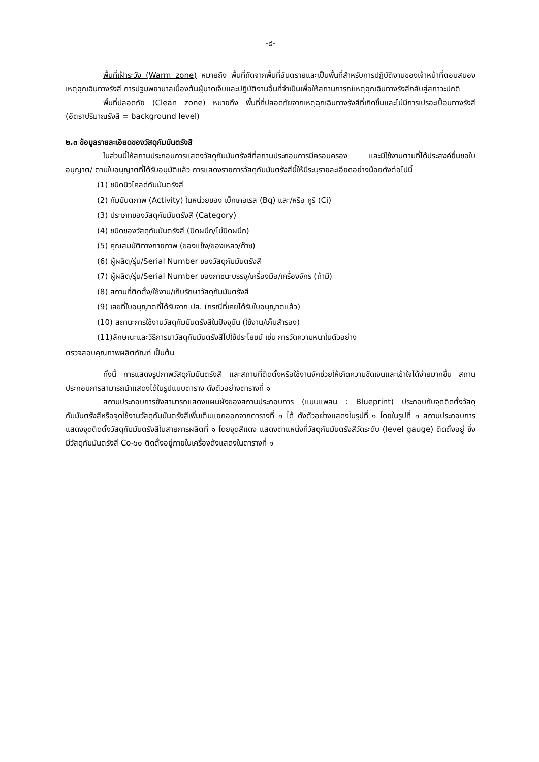-๘-
พื้นที่เฝ้าระวัง (Warm zone) หมายถึง พื้นที่ถัดจากพื้นที่อันตรายและเป็นพื้นที่สำหรับการปฏิบัติงานของเจ้าหน้าที่ตอบสนองเหตุฉุกเฉินทางรังสี การปฐมพยาบาลเบื้องต้นผู้บาดเจ็บและปฏิบัติงานอื่นที่จำเป็นเพื่อให้สถานการณ์เหตุฉุกเฉินทางรังสีกลับสู่สภาวะปกติ
พื้นที่ปลอดภัย (Clean zone) หมายถึง พื้นที่ที่ปลอดภัยจากเหตุฉุกเฉินทางรังสีที่เกิดขึ้นและไม่มีการเปรอะเปื้อนทางรังสี (อัตราปริมาณรังสี = background level)
๒.๓ ข้อมูลรายละเอียดของวัสดุกัมมันตรังสี
ในส่วนนี้ให้สถานประกอบการแสดงวัสดุกัมมันตรังสีที่สถานประกอบการมีครอบครอง และมีใช้งานตามที่ได้ประสงค์ยื่นขอใบอนุญาต/ ตามใบอนุญาตที่ได้รับอนุมัติแล้ว การแสดงรายการวัสดุกัมมันตรังสีนี้ให้มีระบุรายละเอียดอย่างน้อยดังต่อไปนี้
(1) ชนิดนิวไคลด์กัมมันตรังสี
(2) กัมมันตภาพ (Activity) ในหน่วยของ เบ็กเคอเรล (Bq) และ/หรือ คูรี (Ci)
(3) ประเภทของวัสดุกัมมันตรังสี (Category)
(4) ชนิดของวัสดุกัมมันตรังสี (ปิดผนึก/ไม่ปิดผนึก)
(5) คุณสมบัติทางกายภาพ (ของแข็ง/ของเหลว/ก๊าซ)
(6) ผู้ผลิต/รุ่น/Serial Number ของวัสดุกัมมันตรังสี
(7) ผู้ผลิต/รุ่น/Serial Number ของภาชนะบรรจุ/เครื่องมือ/เครื่องจักร (ถ้ามี)
(8) สถานที่ติดตั้ง/ใช้งาน/เก็บรักษาวัสดุกัมมันตรังสี
(9) เลขที่ใบอนุญาตที่ได้รับจาก ปส. (กรณีที่เคยได้รับใบอนุญาตแล้ว)
(10) สถานะการใช้งานวัสดุกัมมันตรังสีในปัจจุบัน (ใช้งาน/เก็บสำรอง)
(11)ลักษณะและวิธีการนำวัสดุกัมมันตรังสีไปใช้ประโยชน์ เช่น การวัดความหนาในตัวอย่าง
ตรวจสอบคุณภาพผลิตภัณฑ์ เป็นต้น
ทั้งนี้ การแสดงรูปภาพวัสดุกัมมันตรังสี และสถานที่ติดตั้งหรือใช้งานจักช่วยให้เกิดความชัดเจนและเข้าใจได้ง่ายมากขึ้น สถานประกอบการสามารถนำแสดงได้ในรูปแบบตาราง ดังตัวอย่างตารางที่ ๑
สถานประกอบการยังสามารถแสดงแผนผังของสถานประกอบการ (แบบแพลน : Blueprint) ประกอบกับจุดติดตั้งวัสดุกัมมันตรังสีหรือจุดใช้งานวัสดุกัมมันตรังสีเพิ่มเติมแยกออกจากตารางที่ ๑ ได้ ดังตัวอย่างแสดงในรูปที่ ๑ โดยในรูปที่ ๑ สถานประกอบการแสดงจุดติดตั้งวัสดุกัมมันตรังสีในสายการผลิตที่ ๑ โดยจุดสีแดง แสดงตำแหน่งที่วัสดุกัมมันตรังสีวัดระดับ (level gauge) ติดตั้งอยู่ ซึ่งมีวัสดุกัมมันตรังสี Co-๖๐ ติดตั้งอยู่ภายในเครื่องดังแสดงในตารางที่ ๑